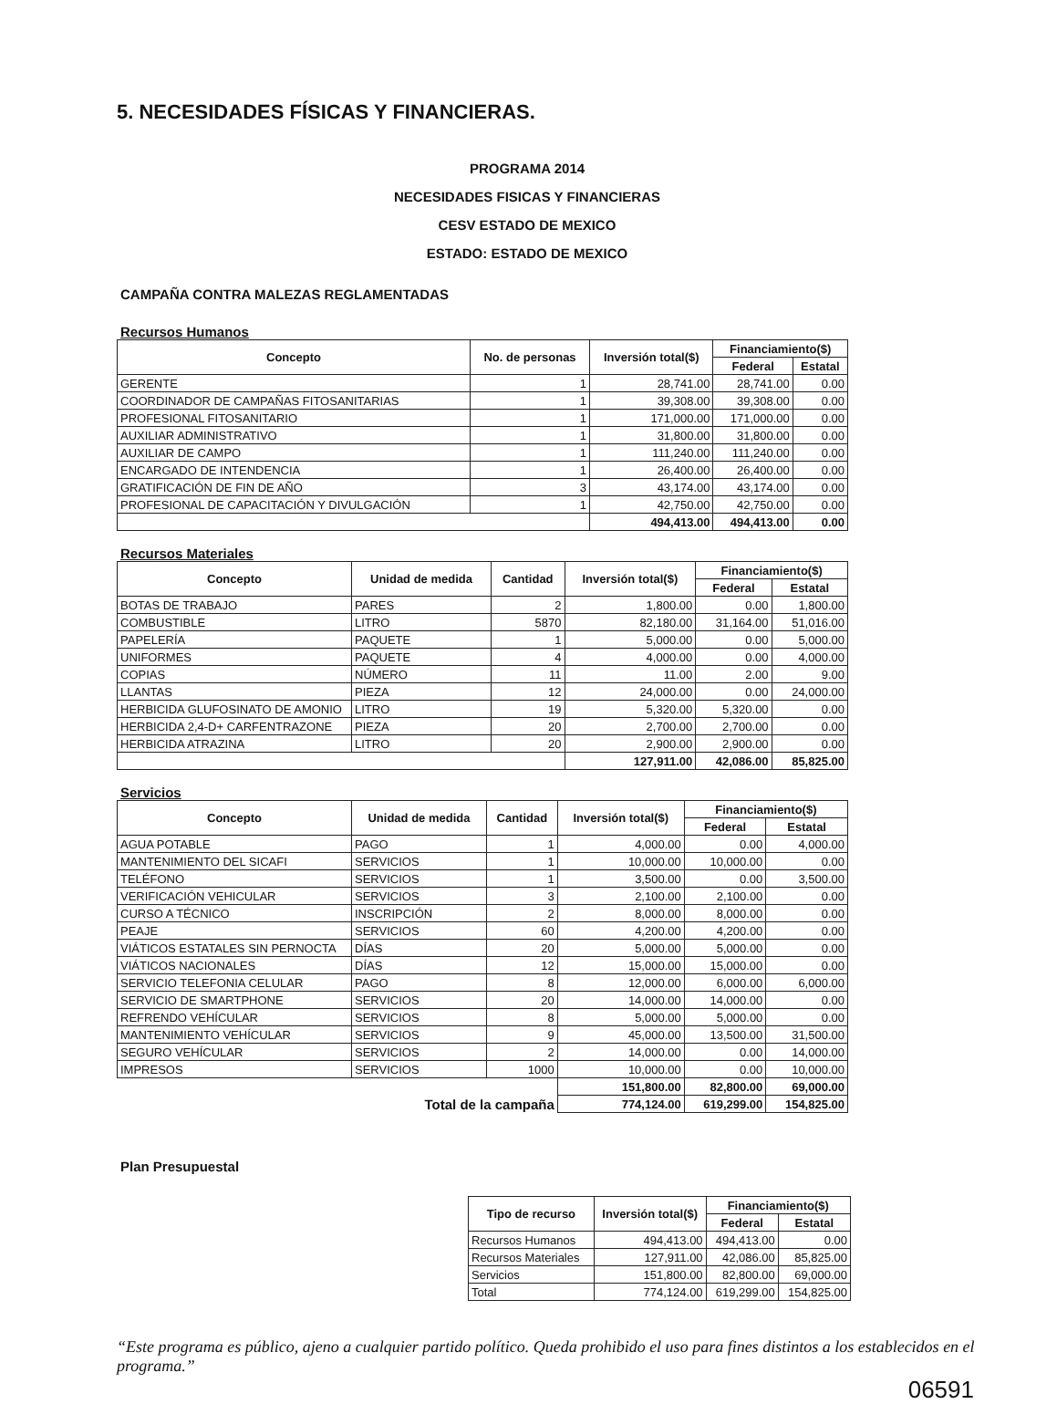5. NECESIDADES FÍSICAS Y FINANCIERAS.
PROGRAMA 2014
NECESIDADES FISICAS Y FINANCIERAS
CESV ESTADO DE MEXICO
ESTADO: ESTADO DE MEXICO
CAMPAÑA CONTRA MALEZAS REGLAMENTADAS
Recursos Humanos
| Concepto | No. de personas | Inversión total($) | Financiamiento($) | |
| --- | --- | --- | --- | --- |
| | | | Federal | Estatal |
| GERENTE | 1 | 28,741.00 | 28,741.00 | 0.00 |
| COORDINADOR DE CAMPAÑAS FITOSANITARIAS | 1 | 39,308.00 | 39,308.00 | 0.00 |
| PROFESIONAL FITOSANITARIO | 1 | 171,000.00 | 171,000.00 | 0.00 |
| AUXILIAR ADMINISTRATIVO | 1 | 31,800.00 | 31,800.00 | 0.00 |
| AUXILIAR DE CAMPO | 1 | 111,240.00 | 111,240.00 | 0.00 |
| ENCARGADO DE INTENDENCIA | 1 | 26,400.00 | 26,400.00 | 0.00 |
| GRATIFICACIÓN DE FIN DE AÑO | 3 | 43,174.00 | 43,174.00 | 0.00 |
| PROFESIONAL DE CAPACITACIÓN Y DIVULGACIÓN | 1 | 42,750.00 | 42,750.00 | 0.00 |
| | | 494,413.00 | 494,413.00 | 0.00 |
Recursos Materiales
| Concepto | Unidad de medida | Cantidad | Inversión total($) | Financiamiento($) | |
| --- | --- | --- | --- | --- | --- |
| | | | | Federal | Estatal |
| BOTAS DE TRABAJO | PARES | 2 | 1,800.00 | 0.00 | 1,800.00 |
| COMBUSTIBLE | LITRO | 5870 | 82,180.00 | 31,164.00 | 51,016.00 |
| PAPELERÍA | PAQUETE | 1 | 5,000.00 | 0.00 | 5,000.00 |
| UNIFORMES | PAQUETE | 4 | 4,000.00 | 0.00 | 4,000.00 |
| COPIAS | NÚMERO | 11 | 11.00 | 2.00 | 9.00 |
| LLANTAS | PIEZA | 12 | 24,000.00 | 0.00 | 24,000.00 |
| HERBICIDA GLUFOSINATO DE AMONIO | LITRO | 19 | 5,320.00 | 5,320.00 | 0.00 |
| HERBICIDA 2,4-D+ CARFENTRAZONE | PIEZA | 20 | 2,700.00 | 2,700.00 | 0.00 |
| HERBICIDA ATRAZINA | LITRO | 20 | 2,900.00 | 2,900.00 | 0.00 |
| | | | 127,911.00 | 42,086.00 | 85,825.00 |
Servicios
| Concepto | Unidad de medida | Cantidad | Inversión total($) | Financiamiento($) | |
| --- | --- | --- | --- | --- | --- |
| | | | | Federal | Estatal |
| AGUA POTABLE | PAGO | 1 | 4,000.00 | 0.00 | 4,000.00 |
| MANTENIMIENTO DEL SICAFI | SERVICIOS | 1 | 10,000.00 | 10,000.00 | 0.00 |
| TELÉFONO | SERVICIOS | 1 | 3,500.00 | 0.00 | 3,500.00 |
| VERIFICACIÓN VEHICULAR | SERVICIOS | 3 | 2,100.00 | 2,100.00 | 0.00 |
| CURSO A TÉCNICO | INSCRIPCIÓN | 2 | 8,000.00 | 8,000.00 | 0.00 |
| PEAJE | SERVICIOS | 60 | 4,200.00 | 4,200.00 | 0.00 |
| VIÁTICOS ESTATALES SIN PERNOCTA | DÍAS | 20 | 5,000.00 | 5,000.00 | 0.00 |
| VIÁTICOS NACIONALES | DÍAS | 12 | 15,000.00 | 15,000.00 | 0.00 |
| SERVICIO TELEFONIA CELULAR | PAGO | 8 | 12,000.00 | 6,000.00 | 6,000.00 |
| SERVICIO DE SMARTPHONE | SERVICIOS | 20 | 14,000.00 | 14,000.00 | 0.00 |
| REFRENDO VEHÍCULAR | SERVICIOS | 8 | 5,000.00 | 5,000.00 | 0.00 |
| MANTENIMIENTO VEHÍCULAR | SERVICIOS | 9 | 45,000.00 | 13,500.00 | 31,500.00 |
| SEGURO VEHÍCULAR | SERVICIOS | 2 | 14,000.00 | 0.00 | 14,000.00 |
| IMPRESOS | SERVICIOS | 1000 | 10,000.00 | 0.00 | 10,000.00 |
| | | | 151,800.00 | 82,800.00 | 69,000.00 |
| Total de la campaña | | | 774,124.00 | 619,299.00 | 154,825.00 |
Plan Presupuestal
| Tipo de recurso | Inversión total($) | Financiamiento($) | |
| --- | --- | --- | --- |
| | | Federal | Estatal |
| Recursos Humanos | 494,413.00 | 494,413.00 | 0.00 |
| Recursos Materiales | 127,911.00 | 42,086.00 | 85,825.00 |
| Servicios | 151,800.00 | 82,800.00 | 69,000.00 |
| Total | 774,124.00 | 619,299.00 | 154,825.00 |
“Este programa es público, ajeno a cualquier partido político. Queda prohibido el uso para fines distintos a los establecidos en el programa.”
06591